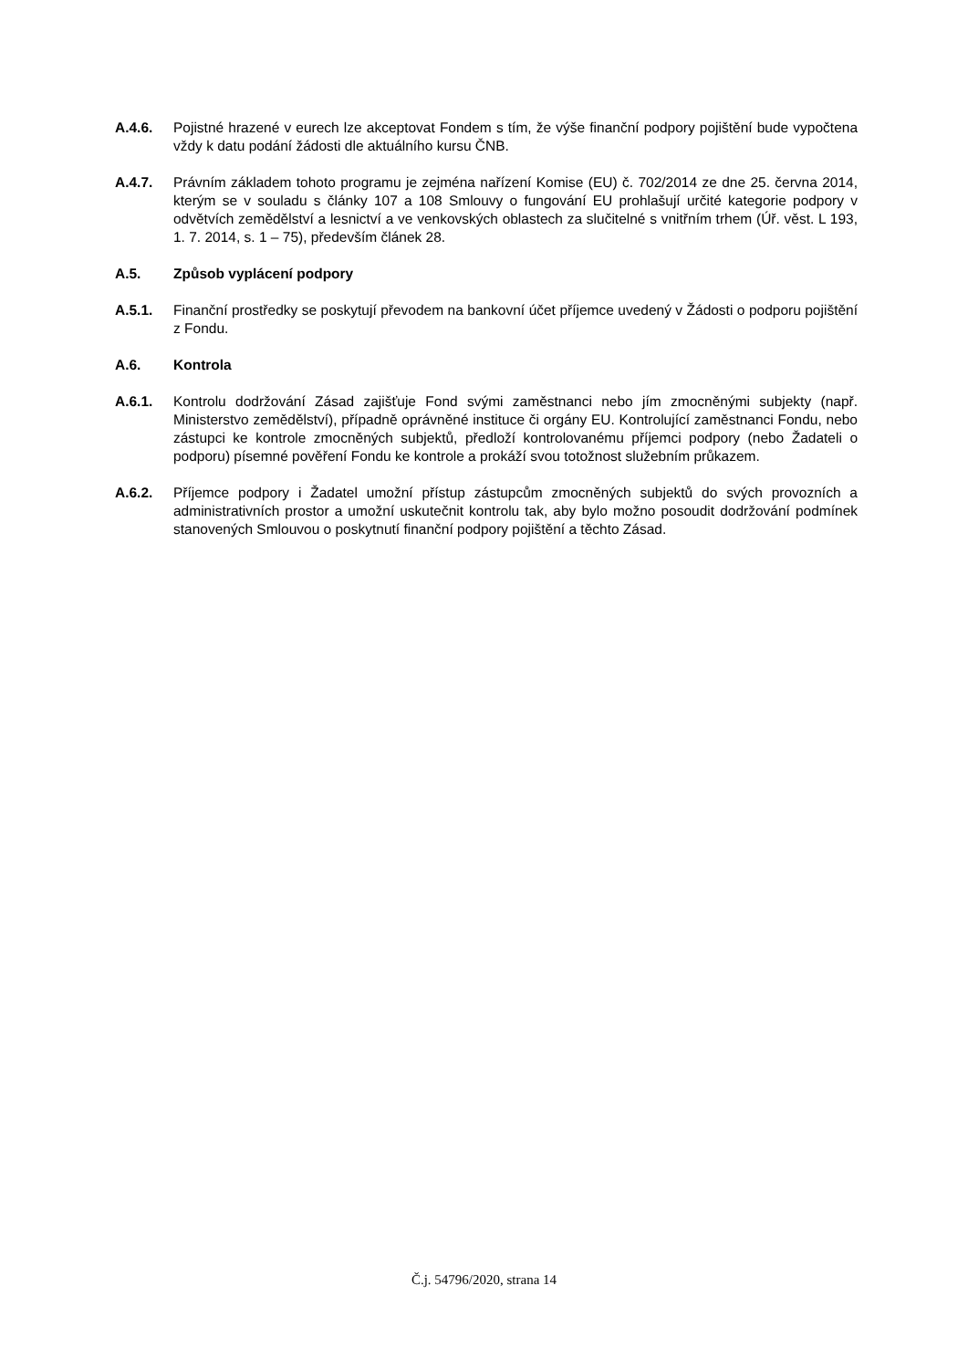A.4.6. Pojistné hrazené v eurech lze akceptovat Fondem s tím, že výše finanční podpory pojištění bude vypočtena vždy k datu podání žádosti dle aktuálního kursu ČNB.
A.4.7. Právním základem tohoto programu je zejména nařízení Komise (EU) č. 702/2014 ze dne 25. června 2014, kterým se v souladu s články 107 a 108 Smlouvy o fungování EU prohlašují určité kategorie podpory v odvětvích zemědělství a lesnictví a ve venkovských oblastech za slučitelné s vnitřním trhem (Úř. věst. L 193, 1. 7. 2014, s. 1 – 75), především článek 28.
A.5. Způsob vyplácení podpory
A.5.1. Finanční prostředky se poskytují převodem na bankovní účet příjemce uvedený v Žádosti o podporu pojištění z Fondu.
A.6. Kontrola
A.6.1. Kontrolu dodržování Zásad zajišťuje Fond svými zaměstnanci nebo jím zmocněnými subjekty (např. Ministerstvo zemědělství), případně oprávněné instituce či orgány EU. Kontrolující zaměstnanci Fondu, nebo zástupci ke kontrole zmocněných subjektů, předloží kontrolovanému příjemci podpory (nebo Žadateli o podporu) písemné pověření Fondu ke kontrole a prokáží svou totožnost služebním průkazem.
A.6.2. Příjemce podpory i Žadatel umožní přístup zástupcům zmocněných subjektů do svých provozních a administrativních prostor a umožní uskutečnit kontrolu tak, aby bylo možno posoudit dodržování podmínek stanovených Smlouvou o poskytnutí finanční podpory pojištění a těchto Zásad.
Č.j. 54796/2020, strana 14